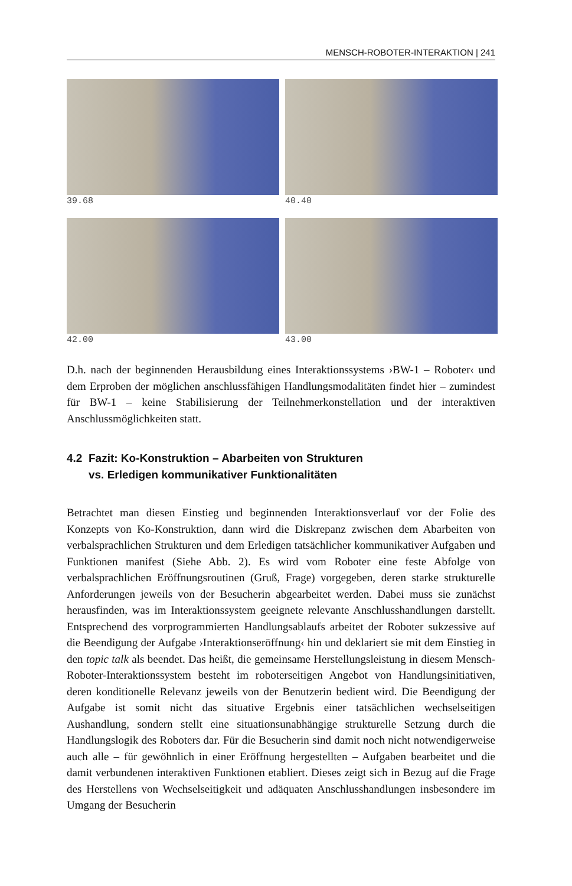MENSCH-ROBOTER-INTERAKTION | 241
39.68
40.40
42.00
43.00
D.h. nach der beginnenden Herausbildung eines Interaktionssystems ›BW-1 – Roboter‹ und dem Erproben der möglichen anschlussfähigen Handlungsmodalitäten findet hier – zumindest für BW-1 – keine Stabilisierung der Teilnehmerkonstellation und der interaktiven Anschlussmöglichkeiten statt.
4.2 Fazit: Ko-Konstruktion – Abarbeiten von Strukturen
vs. Erledigen kommunikativer Funktionalitäten
Betrachtet man diesen Einstieg und beginnenden Interaktionsverlauf vor der Folie des Konzepts von Ko-Konstruktion, dann wird die Diskrepanz zwischen dem Abarbeiten von verbalsprachlichen Strukturen und dem Erledigen tatsächlicher kommunikativer Aufgaben und Funktionen manifest (Siehe Abb. 2). Es wird vom Roboter eine feste Abfolge von verbalsprachlichen Eröffnungsroutinen (Gruß, Frage) vorgegeben, deren starke strukturelle Anforderungen jeweils von der Besucherin abgearbeitet werden. Dabei muss sie zunächst herausfinden, was im Interaktionssystem geeignete relevante Anschlusshandlungen darstellt. Entsprechend des vorprogrammierten Handlungsablaufs arbeitet der Roboter sukzessive auf die Beendigung der Aufgabe ›Interaktionseröffnung‹ hin und deklariert sie mit dem Einstieg in den topic talk als beendet. Das heißt, die gemeinsame Herstellungsleistung in diesem Mensch-Roboter-Interaktionssystem besteht im roboterseitigen Angebot von Handlungsinitiativen, deren konditionelle Relevanz jeweils von der Benutzerin bedient wird. Die Beendigung der Aufgabe ist somit nicht das situative Ergebnis einer tatsächlichen wechselseitigen Aushandlung, sondern stellt eine situationsunabhängige strukturelle Setzung durch die Handlungslogik des Roboters dar. Für die Besucherin sind damit noch nicht notwendigerweise auch alle – für gewöhnlich in einer Eröffnung hergestellten – Aufgaben bearbeitet und die damit verbundenen interaktiven Funktionen etabliert. Dieses zeigt sich in Bezug auf die Frage des Herstellens von Wechselseitigkeit und adäquaten Anschlusshandlungen insbesondere im Umgang der Besucherin